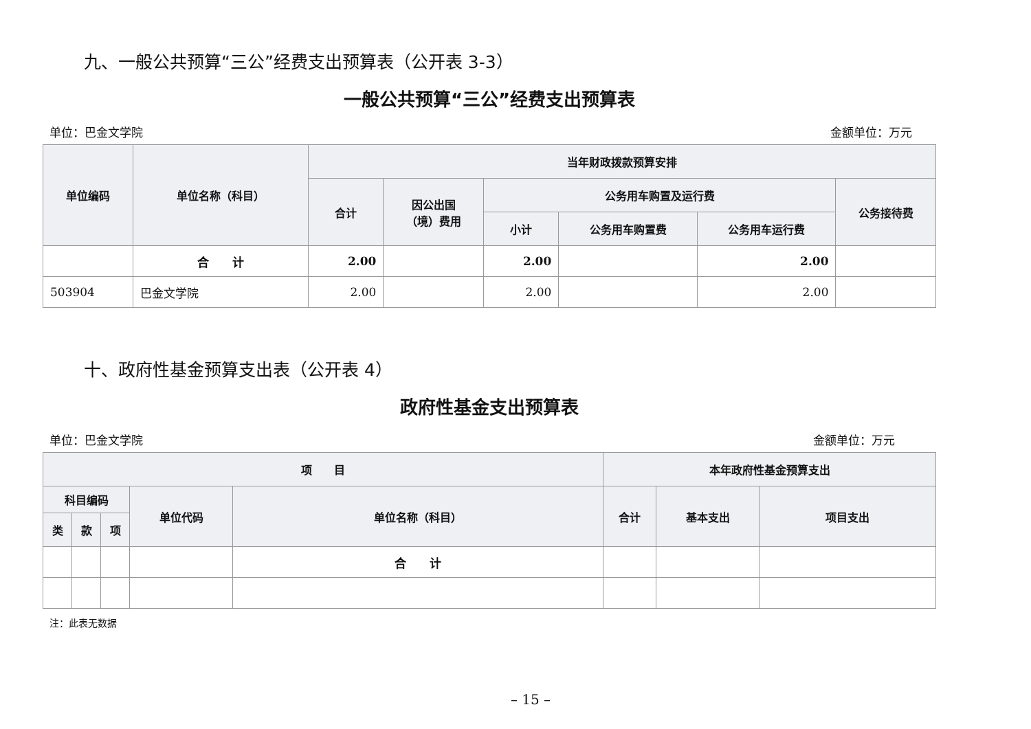九、一般公共预算“三公”经费支出预算表（公开表 3-3）
一般公共预算“三公”经费支出预算表
单位：巴金文学院 金额单位：万元
| 单位编码 | 单位名称（科目） | 当年财政拨款预算安排 | | | | | |
| --- | --- | --- | --- | --- | --- | --- | --- |
| | | 合计 | 因公出国 （境）费用 | 公务用车购置及运行费 | | | 公务接待费 |
| | | | | 小计 | 公务用车购置费 | 公务用车运行费 | |
| | 合 计 | 2.00 | | 2.00 | | 2.00 | |
| 503904 | 巴金文学院 | 2.00 | | 2.00 | | 2.00 | |
十、政府性基金预算支出表（公开表 4）
政府性基金支出预算表
单位：巴金文学院 金额单位：万元
| 项 目 | | | | | 本年政府性基金预算支出 | | |
| --- | --- | --- | --- | --- | --- | --- | --- |
| 科目编码 | | | 单位代码 | 单位名称（科目） | 合计 | 基本支出 | 项目支出 |
| 类 | 款 | 项 | | | | | |
| | | | | 合 计 | | | |
注：此表无数据
– 15 –